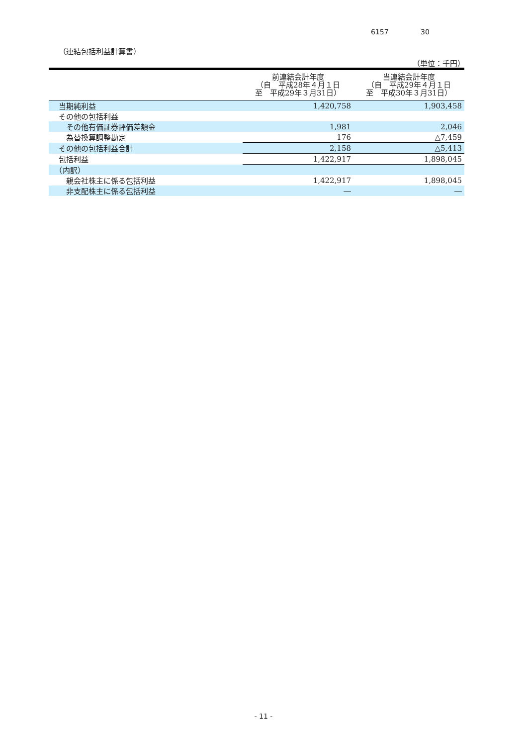6157 30
（連結包括利益計算書）
（単位：千円）
| | 前連結会計年度 （自 平成28年４月１日 至 平成29年３月31日） | 当連結会計年度 （自 平成29年４月１日 至 平成30年３月31日） |
| --- | --- | --- |
| 当期純利益 | 1,420,758 | 1,903,458 |
| その他の包括利益 | | |
| その他有価証券評価差額金 | 1,981 | 2,046 |
| 為替換算調整勘定 | 176 | △7,459 |
| その他の包括利益合計 | 2,158 | △5,413 |
| 包括利益 | 1,422,917 | 1,898,045 |
| （内訳） | | |
| 親会社株主に係る包括利益 | 1,422,917 | 1,898,045 |
| 非支配株主に係る包括利益 | ― | ― |
- 11 -